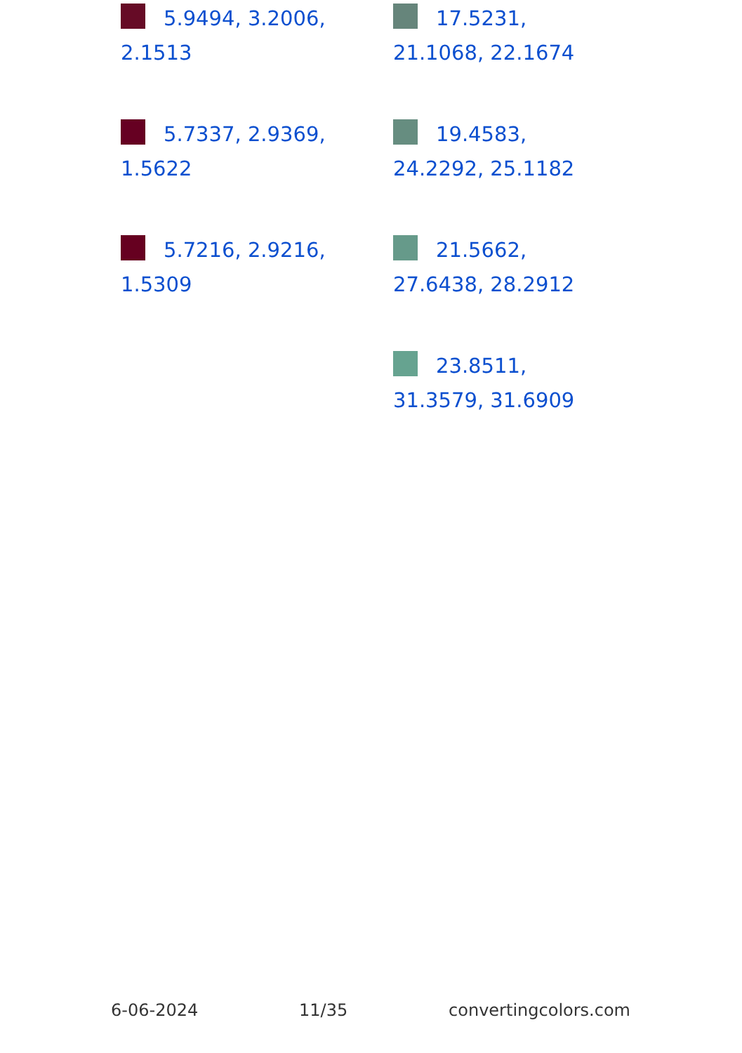5.9494, 3.2006, 2.1513
5.7337, 2.9369, 1.5622
5.7216, 2.9216, 1.5309
17.5231, 21.1068, 22.1674
19.4583, 24.2292, 25.1182
21.5662, 27.6438, 28.2912
23.8511, 31.3579, 31.6909
6-06-2024 11/35 convertingcolors.com